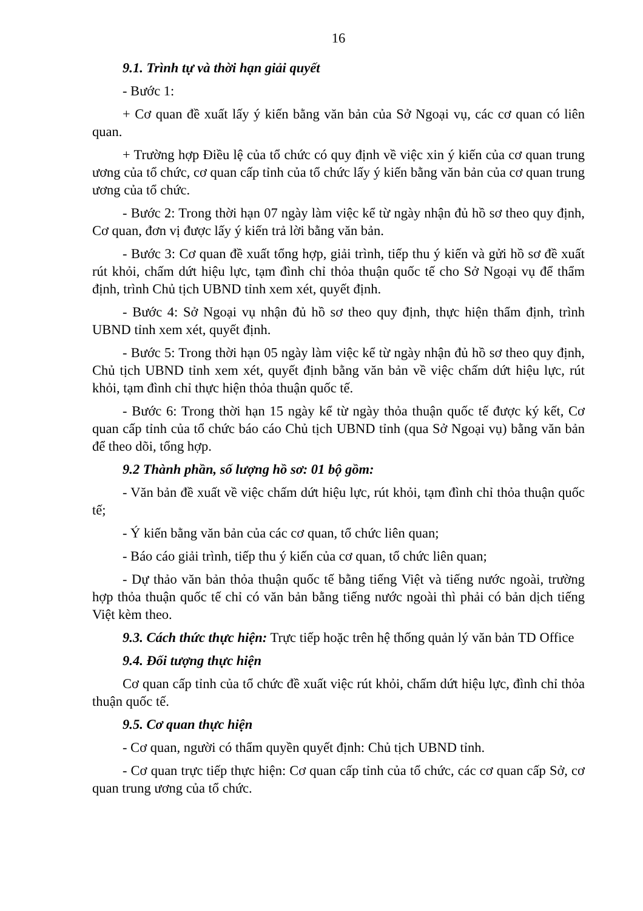16
9.1. Trình tự và thời hạn giải quyết
- Bước 1:
+ Cơ quan đề xuất lấy ý kiến bằng văn bản của Sở Ngoại vụ, các cơ quan có liên quan.
+ Trường hợp Điều lệ của tổ chức có quy định về việc xin ý kiến của cơ quan trung ương của tổ chức, cơ quan cấp tỉnh của tổ chức lấy ý kiến bằng văn bản của cơ quan trung ương của tổ chức.
- Bước 2: Trong thời hạn 07 ngày làm việc kể từ ngày nhận đủ hồ sơ theo quy định, Cơ quan, đơn vị được lấy ý kiến trả lời bằng văn bản.
- Bước 3: Cơ quan đề xuất tổng hợp, giải trình, tiếp thu ý kiến và gửi hồ sơ đề xuất rút khỏi, chấm dứt hiệu lực, tạm đình chỉ thỏa thuận quốc tế cho Sở Ngoại vụ để thẩm định, trình Chủ tịch UBND tỉnh xem xét, quyết định.
- Bước 4: Sở Ngoại vụ nhận đủ hồ sơ theo quy định, thực hiện thẩm định, trình UBND tỉnh xem xét, quyết định.
- Bước 5: Trong thời hạn 05 ngày làm việc kể từ ngày nhận đủ hồ sơ theo quy định, Chủ tịch UBND tỉnh xem xét, quyết định bằng văn bản về việc chấm dứt hiệu lực, rút khỏi, tạm đình chỉ thực hiện thỏa thuận quốc tế.
- Bước 6: Trong thời hạn 15 ngày kể từ ngày thỏa thuận quốc tế được ký kết, Cơ quan cấp tỉnh của tổ chức báo cáo Chủ tịch UBND tỉnh (qua Sở Ngoại vụ) bằng văn bản để theo dõi, tổng hợp.
9.2 Thành phần, số lượng hồ sơ: 01 bộ gồm:
- Văn bản đề xuất về việc chấm dứt hiệu lực, rút khỏi, tạm đình chỉ thỏa thuận quốc tế;
- Ý kiến bằng văn bản của các cơ quan, tổ chức liên quan;
- Báo cáo giải trình, tiếp thu ý kiến của cơ quan, tổ chức liên quan;
- Dự thảo văn bản thỏa thuận quốc tế bằng tiếng Việt và tiếng nước ngoài, trường hợp thỏa thuận quốc tế chỉ có văn bản bằng tiếng nước ngoài thì phải có bản dịch tiếng Việt kèm theo.
9.3. Cách thức thực hiện: Trực tiếp hoặc trên hệ thống quản lý văn bản TD Office
9.4. Đối tượng thực hiện
Cơ quan cấp tỉnh của tổ chức đề xuất việc rút khỏi, chấm dứt hiệu lực, đình chỉ thỏa thuận quốc tế.
9.5. Cơ quan thực hiện
- Cơ quan, người có thẩm quyền quyết định: Chủ tịch UBND tỉnh.
- Cơ quan trực tiếp thực hiện: Cơ quan cấp tỉnh của tổ chức, các cơ quan cấp Sở, cơ quan trung ương của tổ chức.